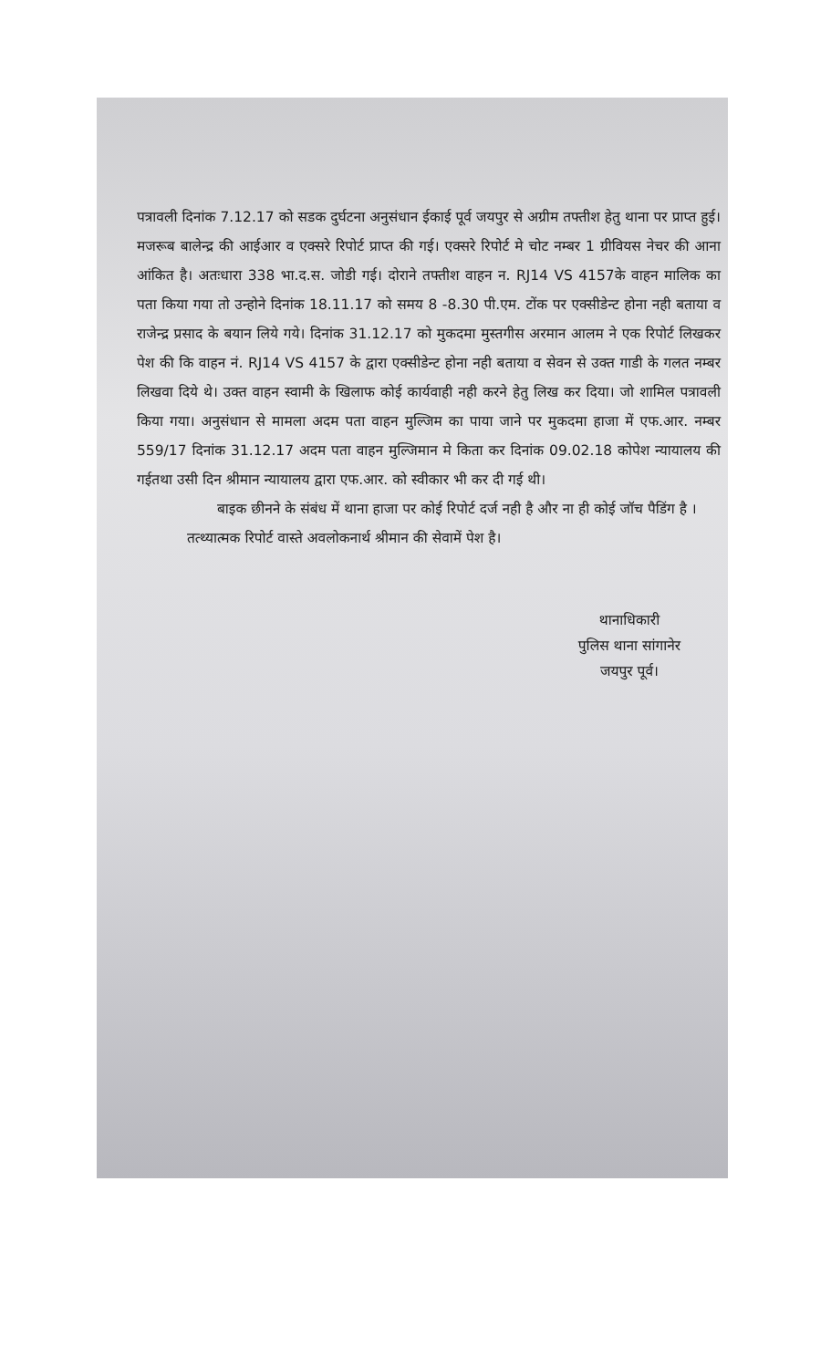पत्रावली दिनांक 7.12.17 को सडक दुर्घटना अनुसंधान ईकाई पूर्व जयपुर से अग्रीम तफ्तीश हेतु थाना पर प्राप्त हुई। मजरूब बालेन्द्र की आईआर व एक्सरे रिपोर्ट प्राप्त की गई। एक्सरे रिपोर्ट मे चोट नम्बर 1 ग्रीवियस नेचर की आना आंकित है। अतःधारा 338 भा.द.स. जोडी गई। दोराने तफ्तीश वाहन न. RJ14 VS 4157के वाहन मालिक का पता किया गया तो उन्होने दिनांक 18.11.17 को समय 8 -8.30 पी.एम. टोंक पर एक्सीडेन्ट होना नही बताया व राजेन्द्र प्रसाद के बयान लिये गये। दिनांक 31.12.17 को मुकदमा मुस्तगीस अरमान आलम ने एक रिपोर्ट लिखकर पेश की कि वाहन नं. RJ14 VS 4157 के द्वारा एक्सीडेन्ट होना नही बताया व सेवन से उक्त गाडी के गलत नम्बर लिखवा दिये थे। उक्त वाहन स्वामी के खिलाफ कोई कार्यवाही नही करने हेतु लिख कर दिया। जो शामिल पत्रावली किया गया। अनुसंधान से मामला अदम पता वाहन मुल्जिम का पाया जाने पर मुकदमा हाजा में एफ.आर. नम्बर 559/17 दिनांक 31.12.17 अदम पता वाहन मुल्जिमान मे किता कर दिनांक 09.02.18 कोपेश न्यायालय की गईतथा उसी दिन श्रीमान न्यायालय द्वारा एफ.आर. को स्वीकार भी कर दी गई थी।
बाइक छीनने के संबंध में थाना हाजा पर कोई रिपोर्ट दर्ज नही है और ना ही कोई जॉच पैडिंग है ।
तत्थ्यात्मक रिपोर्ट वास्ते अवलोकनार्थ श्रीमान की सेवामें पेश है।
थानाधिकारी
पुलिस थाना सांगानेर
जयपुर पूर्व।